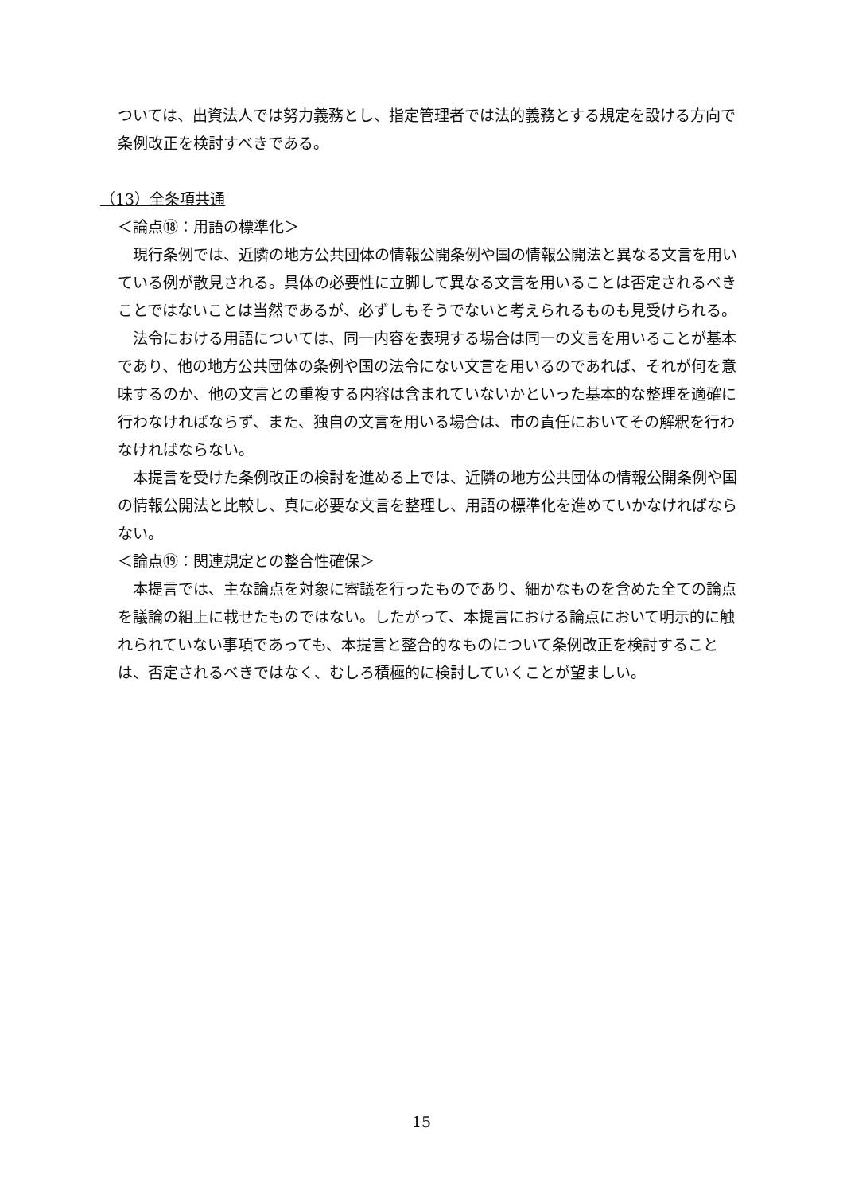ついては、出資法人では努力義務とし、指定管理者では法的義務とする規定を設ける方向で条例改正を検討すべきである。
（13）全条項共通
＜論点⑱：用語の標準化＞
現行条例では、近隣の地方公共団体の情報公開条例や国の情報公開法と異なる文言を用いている例が散見される。具体の必要性に立脚して異なる文言を用いることは否定されるべきことではないことは当然であるが、必ずしもそうでないと考えられるものも見受けられる。
法令における用語については、同一内容を表現する場合は同一の文言を用いることが基本であり、他の地方公共団体の条例や国の法令にない文言を用いるのであれば、それが何を意味するのか、他の文言との重複する内容は含まれていないかといった基本的な整理を適確に行わなければならず、また、独自の文言を用いる場合は、市の責任においてその解釈を行わなければならない。
本提言を受けた条例改正の検討を進める上では、近隣の地方公共団体の情報公開条例や国の情報公開法と比較し、真に必要な文言を整理し、用語の標準化を進めていかなければならない。
＜論点⑲：関連規定との整合性確保＞
本提言では、主な論点を対象に審議を行ったものであり、細かなものを含めた全ての論点を議論の組上に載せたものではない。したがって、本提言における論点において明示的に触れられていない事項であっても、本提言と整合的なものについて条例改正を検討することは、否定されるべきではなく、むしろ積極的に検討していくことが望ましい。
15